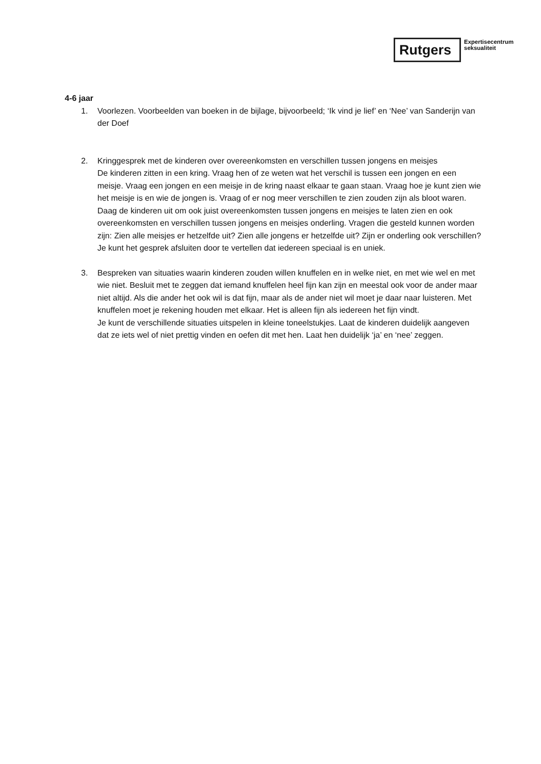Rutgers
Expertisecentrum
seksualiteit
4-6 jaar
1. Voorlezen. Voorbeelden van boeken in de bijlage, bijvoorbeeld; ‘Ik vind je lief’ en ‘Nee’ van Sanderijn van der Doef
2. Kringgesprek met de kinderen over overeenkomsten en verschillen tussen jongens en meisjes
De kinderen zitten in een kring. Vraag hen of ze weten wat het verschil is tussen een jongen en een meisje. Vraag een jongen en een meisje in de kring naast elkaar te gaan staan. Vraag hoe je kunt zien wie het meisje is en wie de jongen is. Vraag of er nog meer verschillen te zien zouden zijn als bloot waren. Daag de kinderen uit om ook juist overeenkomsten tussen jongens en meisjes te laten zien en ook overeenkomsten en verschillen tussen jongens en meisjes onderling. Vragen die gesteld kunnen worden zijn: Zien alle meisjes er hetzelfde uit? Zien alle jongens er hetzelfde uit? Zijn er onderling ook verschillen?
Je kunt het gesprek afsluiten door te vertellen dat iedereen speciaal is en uniek.
3. Bespreken van situaties waarin kinderen zouden willen knuffelen en in welke niet, en met wie wel en met wie niet. Besluit met te zeggen dat iemand knuffelen heel fijn kan zijn en meestal ook voor de ander maar niet altijd. Als die ander het ook wil is dat fijn, maar als de ander niet wil moet je daar naar luisteren. Met knuffelen moet je rekening houden met elkaar. Het is alleen fijn als iedereen het fijn vindt.
Je kunt de verschillende situaties uitspelen in kleine toneelstukjes. Laat de kinderen duidelijk aangeven dat ze iets wel of niet prettig vinden en oefen dit met hen. Laat hen duidelijk ‘ja’ en ‘nee’ zeggen.